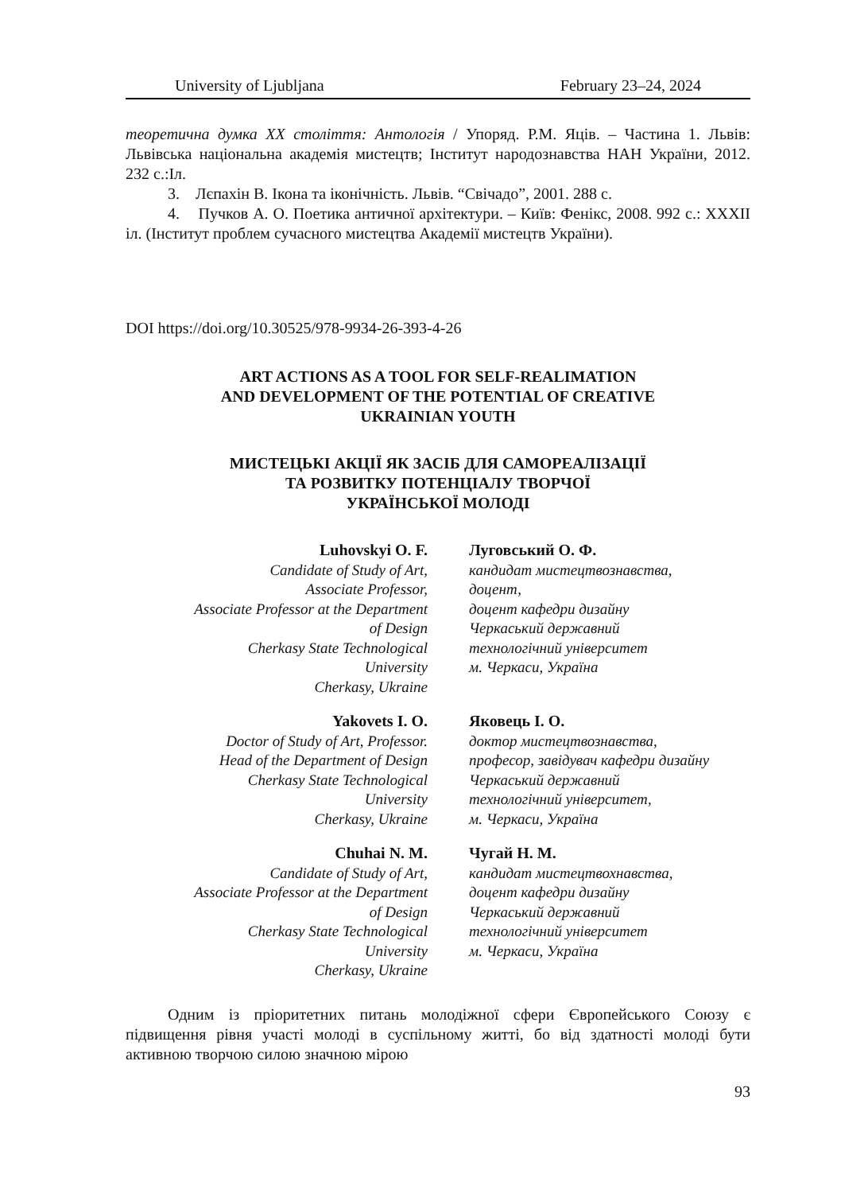University of Ljubljana February 23–24, 2024
теоретична думка XX століття: Антологія / Упоряд. Р.М. Яців. – Частина 1. Львів: Львівська національна академія мистецтв; Інститут народознавства НАН України, 2012. 232 с.:Іл.
3. Лєпахін В. Ікона та іконічність. Львів. “Свічадо”, 2001. 288 с.
4. Пучков А. О. Поетика античної архітектури. – Київ: Фенікс, 2008. 992 с.: XXXII іл. (Інститут проблем сучасного мистецтва Академії мистецтв України).
DOI https://doi.org/10.30525/978-9934-26-393-4-26
ART ACTIONS AS A TOOL FOR SELF-REALIMATION
AND DEVELOPMENT OF THE POTENTIAL OF CREATIVE
UKRAINIAN YOUTH
МИСТЕЦЬКІ АКЦІЇ ЯК ЗАСІБ ДЛЯ САМОРЕАЛІЗАЦІЇ
ТА РОЗВИТКУ ПОТЕНЦІАЛУ ТВОРЧОЇ
УКРАЇНСЬКОЇ МОЛОДІ
Luhovskyi O. F.
Candidate of Study of Art,
Associate Professor,
Associate Professor at the Department
of Design
Cherkasy State Technological
University
Cherkasy, Ukraine
Луговський О. Ф.
кандидат мистецтвознавства,
доцент,
доцент кафедри дизайну
Черкаський державний
технологічний університет
м. Черкаси, Україна
Yakovets I. O.
Doctor of Study of Art, Professor.
Head of the Department of Design
Cherkasy State Technological
University
Cherkasy, Ukraine
Яковець І. О.
доктор мистецтвознавства,
професор, завідувач кафедри дизайну
Черкаський державний
технологічний університет,
м. Черкаси, Україна
Chuhai N. M.
Candidate of Study of Art,
Associate Professor at the Department
of Design
Cherkasy State Technological
University
Cherkasy, Ukraine
Чугай Н. М.
кандидат мистецтвохнавства,
доцент кафедри дизайну
Черкаський державний
технологічний університет
м. Черкаси, Україна
Одним із пріоритетних питань молодіжної сфери Європейського Союзу є підвищення рівня участі молоді в суспільному житті, бо від здатності молоді бути активною творчою силою значною мірою
93